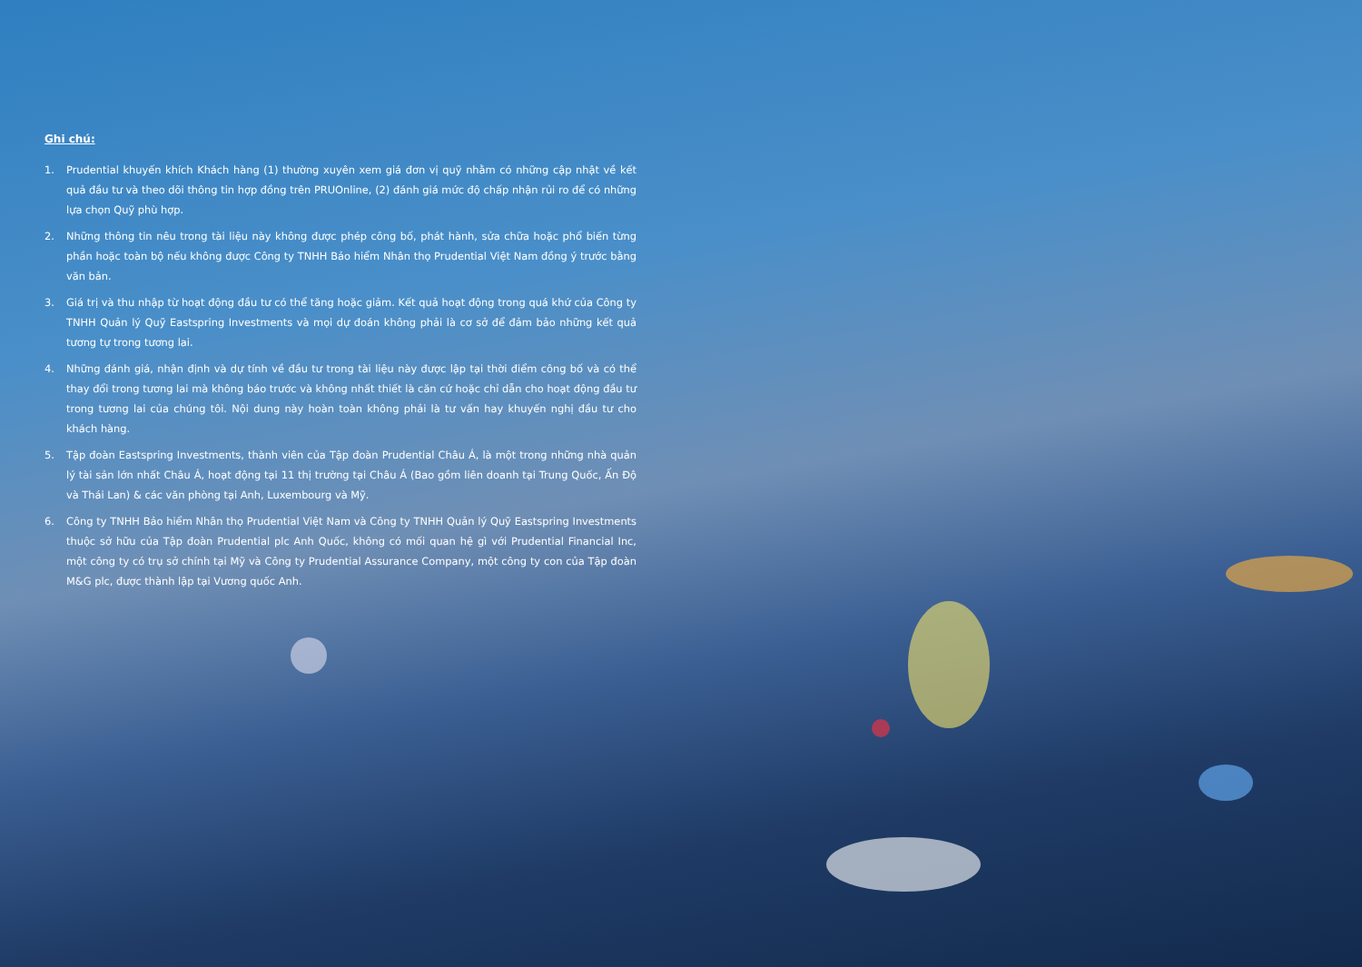Ghi chú:
1. Prudential khuyến khích Khách hàng (1) thường xuyên xem giá đơn vị quỹ nhằm có những cập nhật về kết quả đầu tư và theo dõi thông tin hợp đồng trên PRUOnline, (2) đánh giá mức độ chấp nhận rủi ro để có những lựa chọn Quỹ phù hợp.
2. Những thông tin nêu trong tài liệu này không được phép công bố, phát hành, sửa chữa hoặc phổ biến từng phần hoặc toàn bộ nếu không được Công ty TNHH Bảo hiểm Nhân thọ Prudential Việt Nam đồng ý trước bằng văn bản.
3. Giá trị và thu nhập từ hoạt động đầu tư có thể tăng hoặc giảm. Kết quả hoạt động trong quá khứ của Công ty TNHH Quản lý Quỹ Eastspring Investments và mọi dự đoán không phải là cơ sở để đảm bảo những kết quả tương tự trong tương lai.
4. Những đánh giá, nhận định và dự tính về đầu tư trong tài liệu này được lập tại thời điểm công bố và có thể thay đổi trong tương lai mà không báo trước và không nhất thiết là căn cứ hoặc chỉ dẫn cho hoạt động đầu tư trong tương lai của chúng tôi. Nội dung này hoàn toàn không phải là tư vấn hay khuyến nghị đầu tư cho khách hàng.
5. Tập đoàn Eastspring Investments, thành viên của Tập đoàn Prudential Châu Á, là một trong những nhà quản lý tài sản lớn nhất Châu Á, hoạt động tại 11 thị trường tại Châu Á (Bao gồm liên doanh tại Trung Quốc, Ấn Độ và Thái Lan) & các văn phòng tại Anh, Luxembourg và Mỹ.
6. Công ty TNHH Bảo hiểm Nhân thọ Prudential Việt Nam và Công ty TNHH Quản lý Quỹ Eastspring Investments thuộc sở hữu của Tập đoàn Prudential plc Anh Quốc, không có mối quan hệ gì với Prudential Financial Inc, một công ty có trụ sở chính tại Mỹ và Công ty Prudential Assurance Company, một công ty con của Tập đoàn M&G plc, được thành lập tại Vương quốc Anh.